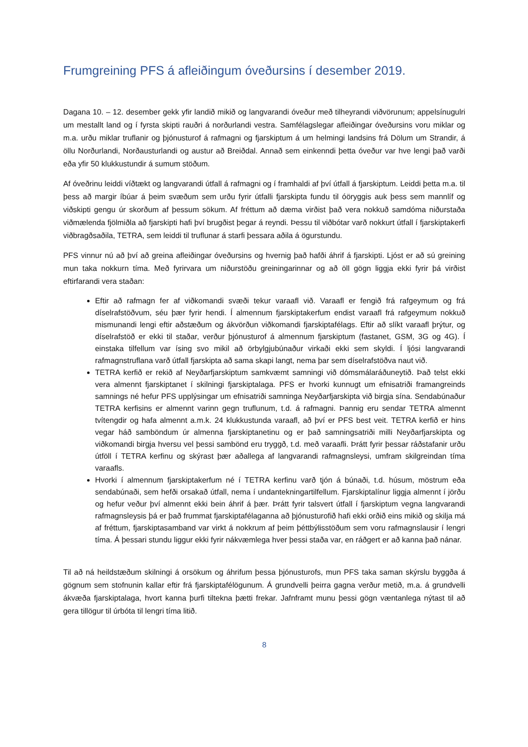Frumgreining PFS á afleiðingum óveðursins í desember 2019.
Dagana 10. – 12. desember gekk yfir landið mikið og langvarandi óveður með tilheyrandi viðvörunum; appelsínugulri um mestallt land og í fyrsta skipti rauðri á norðurlandi vestra. Samfélagslegar afleiðingar óveðursins voru miklar og m.a. urðu miklar truflanir og þjónusturof á rafmagni og fjarskiptum á um helmingi landsins frá Dölum um Strandir, á öllu Norðurlandi, Norðausturlandi og austur að Breiðdal. Annað sem einkenndi þetta óveður var hve lengi það varði eða yfir 50 klukkustundir á sumum stöðum.
Af óveðrinu leiddi víðtækt og langvarandi útfall á rafmagni og í framhaldi af því útfall á fjarskiptum. Leiddi þetta m.a. til þess að margir íbúar á þeim svæðum sem urðu fyrir útfalli fjarskipta fundu til óöryggis auk þess sem mannlíf og viðskipti gengu úr skorðum af þessum sökum. Af fréttum að dæma virðist það vera nokkuð samdóma niðurstaða viðmælenda fjölmiðla að fjarskipti hafi því brugðist þegar á reyndi. Þessu til viðbótar varð nokkurt útfall í fjarskiptakerfi viðbragðsaðila, TETRA, sem leiddi til truflunar á starfi þessara aðila á ögurstundu.
PFS vinnur nú að því að greina afleiðingar óveðursins og hvernig það hafði áhrif á fjarskipti. Ljóst er að sú greining mun taka nokkurn tíma. Með fyrirvara um niðurstöðu greiningarinnar og að öll gögn liggja ekki fyrir þá virðist eftirfarandi vera staðan:
Eftir að rafmagn fer af viðkomandi svæði tekur varaafl við. Varaafl er fengið frá rafgeymum og frá díselrafstöðvum, séu þær fyrir hendi. Í almennum fjarskiptakerfum endist varaafl frá rafgeymum nokkuð mismunandi lengi eftir aðstæðum og ákvörðun viðkomandi fjarskiptafélags. Eftir að slíkt varaafl þrýtur, og díselrafstöð er ekki til staðar, verður þjónusturof á almennum fjarskiptum (fastanet, GSM, 3G og 4G). Í einstaka tilfellum var ísing svo mikil að örbylgjubúnaður virkaði ekki sem skyldi. Í ljósi langvarandi rafmagnstruflana varð útfall fjarskipta að sama skapi langt, nema þar sem díselrafstöðva naut við.
TETRA kerfið er rekið af Neyðarfjarskiptum samkvæmt samningi við dómsmálaráðuneytið. Það telst ekki vera almennt fjarskiptanet í skilningi fjarskiptalaga. PFS er hvorki kunnugt um efnisatriði framangreinds samnings né hefur PFS upplýsingar um efnisatriði samninga Neyðarfjarskipta við birgja sína. Sendabúnaður TETRA kerfisins er almennt varinn gegn truflunum, t.d. á rafmagni. Þannig eru sendar TETRA almennt tvítengdir og hafa almennt a.m.k. 24 klukkustunda varaafl, að því er PFS best veit. TETRA kerfið er hins vegar háð samböndum úr almenna fjarskiptanetinu og er það samningsatriði milli Neyðarfjarskipta og viðkomandi birgja hversu vel þessi sambönd eru tryggð, t.d. með varaafli. Þrátt fyrir þessar ráðstafanir urðu útföll í TETRA kerfinu og skýrast þær aðallega af langvarandi rafmagnsleysi, umfram skilgreindan tíma varaafls.
Hvorki í almennum fjarskiptakerfum né í TETRA kerfinu varð tjón á búnaði, t.d. húsum, möstrum eða sendabúnaði, sem hefði orsakað útfall, nema í undantekningartilfellum. Fjarskiptalínur liggja almennt í jörðu og hefur veður því almennt ekki bein áhrif á þær. Þrátt fyrir talsvert útfall í fjarskiptum vegna langvarandi rafmagnsleysis þá er það frummat fjarskiptafélaganna að þjónusturofið hafi ekki orðið eins mikið og skilja má af fréttum, fjarskiptasamband var virkt á nokkrum af þeim þéttbýlisstöðum sem voru rafmagnslausir í lengri tíma. Á þessari stundu liggur ekki fyrir nákvæmlega hver þessi staða var, en ráðgert er að kanna það nánar.
Til að ná heildstæðum skilningi á orsökum og áhrifum þessa þjónusturofs, mun PFS taka saman skýrslu byggða á gögnum sem stofnunin kallar eftir frá fjarskiptafélögunum. Á grundvelli þeirra gagna verður metið, m.a. á grundvelli ákvæða fjarskiptalaga, hvort kanna þurfi tiltekna þætti frekar. Jafnframt munu þessi gögn væntanlega nýtast til að gera tillögur til úrbóta til lengri tíma litið.
8